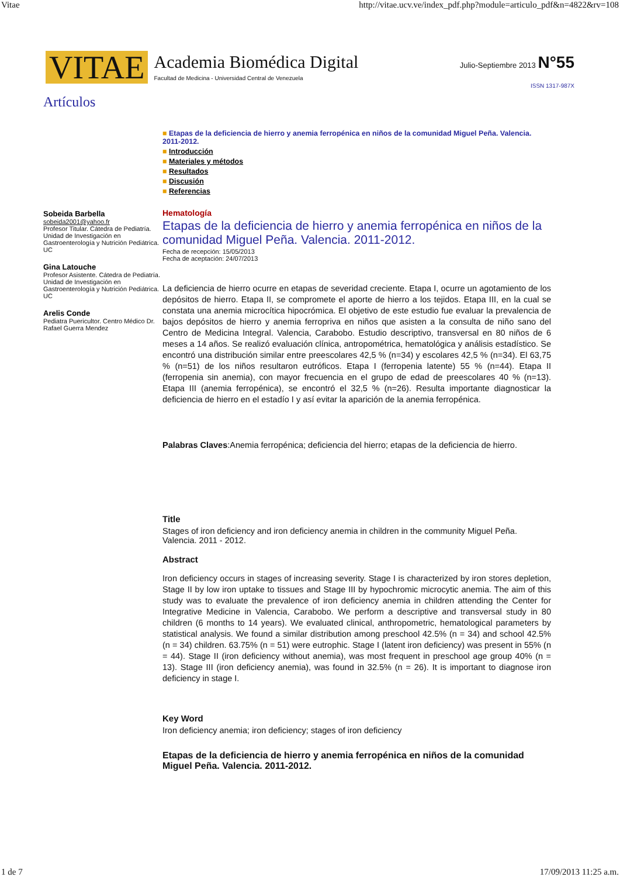Vitae http://vitae.ucv.ve/index_pdf.php?module=articulo_pdf&n=4822&rv=108
VITAE
Academia Biomédica Digital
Facultad de Medicina - Universidad Central de Venezuela
Julio-Septiembre 2013 N°55
ISSN 1317-987X
Artículos
Sobeida Barbella
sobeida2001@yahoo.fr
Profesor Titular. Cátedra de Pediatría. Unidad de Investigación en Gastroenterología y Nutrición Pediátrica. UC
Gina Latouche
Profesor Asistente. Cátedra de Pediatría. Unidad de Investigación en Gastroenterología y Nutrición Pediátrica. UC
Arelis Conde
Pediatra Puericultor. Centro Médico Dr. Rafael Guerra Mendez
■ Etapas de la deficiencia de hierro y anemia ferropénica en niños de la comunidad Miguel Peña. Valencia. 2011-2012.
■ Introducción
■ Materiales y métodos
■ Resultados
■ Discusión
■ Referencias
Hematología
Etapas de la deficiencia de hierro y anemia ferropénica en niños de la comunidad Miguel Peña. Valencia. 2011-2012.
Fecha de recepción: 15/05/2013
Fecha de aceptación: 24/07/2013
La deficiencia de hierro ocurre en etapas de severidad creciente. Etapa I, ocurre un agotamiento de los depósitos de hierro. Etapa II, se compromete el aporte de hierro a los tejidos. Etapa III, en la cual se constata una anemia microcítica hipocrómica. El objetivo de este estudio fue evaluar la prevalencia de bajos depósitos de hierro y anemia ferropriva en niños que asisten a la consulta de niño sano del Centro de Medicina Integral. Valencia, Carabobo. Estudio descriptivo, transversal en 80 niños de 6 meses a 14 años. Se realizó evaluación clínica, antropométrica, hematológica y análisis estadístico. Se encontró una distribución similar entre preescolares 42,5 % (n=34) y escolares 42,5 % (n=34). El 63,75 % (n=51) de los niños resultaron eutróficos. Etapa I (ferropenia latente) 55 % (n=44). Etapa II (ferropenia sin anemia), con mayor frecuencia en el grupo de edad de preescolares 40 % (n=13). Etapa III (anemia ferropénica), se encontró el 32,5 % (n=26). Resulta importante diagnosticar la deficiencia de hierro en el estadío I y así evitar la aparición de la anemia ferropénica.
Palabras Claves:Anemia ferropénica; deficiencia del hierro; etapas de la deficiencia de hierro.
Title
Stages of iron deficiency and iron deficiency anemia in children in the community Miguel Peña. Valencia. 2011 - 2012.
Abstract
Iron deficiency occurs in stages of increasing severity. Stage I is characterized by iron stores depletion, Stage II by low iron uptake to tissues and Stage III by hypochromic microcytic anemia. The aim of this study was to evaluate the prevalence of iron deficiency anemia in children attending the Center for Integrative Medicine in Valencia, Carabobo. We perform a descriptive and transversal study in 80 children (6 months to 14 years). We evaluated clinical, anthropometric, hematological parameters by statistical analysis. We found a similar distribution among preschool 42.5% (n = 34) and school 42.5% (n = 34) children. 63.75% (n = 51) were eutrophic. Stage I (latent iron deficiency) was present in 55% (n = 44). Stage II (iron deficiency without anemia), was most frequent in preschool age group 40% (n = 13). Stage III (iron deficiency anemia), was found in 32.5% (n = 26). It is important to diagnose iron deficiency in stage I.
Key Word
Iron deficiency anemia; iron deficiency; stages of iron deficiency
Etapas de la deficiencia de hierro y anemia ferropénica en niños de la comunidad Miguel Peña. Valencia. 2011-2012.
1 de 7 17/09/2013 11:25 a.m.